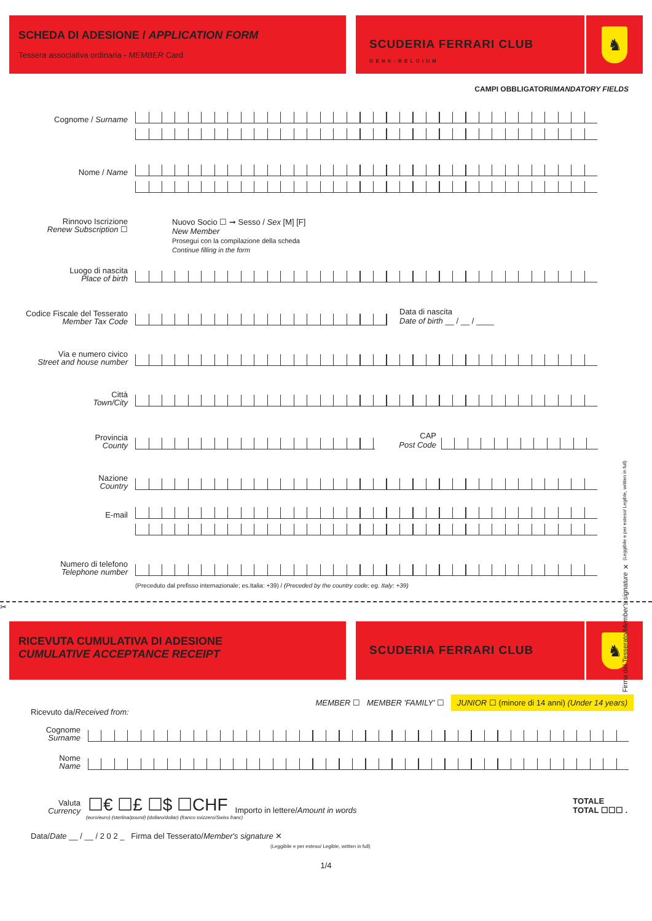SCHEDA DI ADESIONE / APPLICATION FORM
Tessera associativa ordinaria - MEMBER Card
SCUDERIA FERRARI CLUB
G E N K - B E L G I U M
♞
CAMPI OBBLIGATORI/MANDATORY FIELDS
Cognome / Surname
Nome / Name
Rinnovo Iscrizione
Renew Subscription ☐
Nuovo Socio ☐ ➞ Sesso / Sex [M] [F]
New Member
Prosegui con la compilazione della scheda
Continue filling in the form
Luogo di nascita
Place of birth
Codice Fiscale del Tesserato
Member Tax Code
Data di nascita
Date of birth __ / __ / ____
Via e numero civico
Street and house number
Città
Town/City
Provincia
County
CAP
Post Code
Nazione
Country
E-mail
Numero di telefono
Telephone number
(Preceduto dal prefisso internazionale; es.Italia: +39) / (Preceded by the country code; eg. Italy: +39)
Firma del Tesserato/Member's signature ✕ (Leggibile e per esteso/ Legible, written in full)
✂
RICEVUTA CUMULATIVA DI ADESIONE
CUMULATIVE ACCEPTANCE RECEIPT
SCUDERIA FERRARI CLUB
♞
MEMBER ☐ MEMBER 'FAMILY' ☐ JUNIOR ☐ (minore di 14 anni) (Under 14 years)
Ricevuto da/Received from:
Cognome
Surname
Nome
Name
Valuta
Currency
☐€ ☐£ ☐$ ☐CHF
Importo in lettere/Amount in words
TOTALE
TOTAL ☐☐☐ .
(euro/euro) (sterlina/pound) (dollaro/dollar) (franco svizzero/Swiss franc)
Data/Date __ / __ / 2 0 2 _ Firma del Tesserato/Member's signature ✕
(Leggibile e per esteso/ Legible, written in full)
1/4